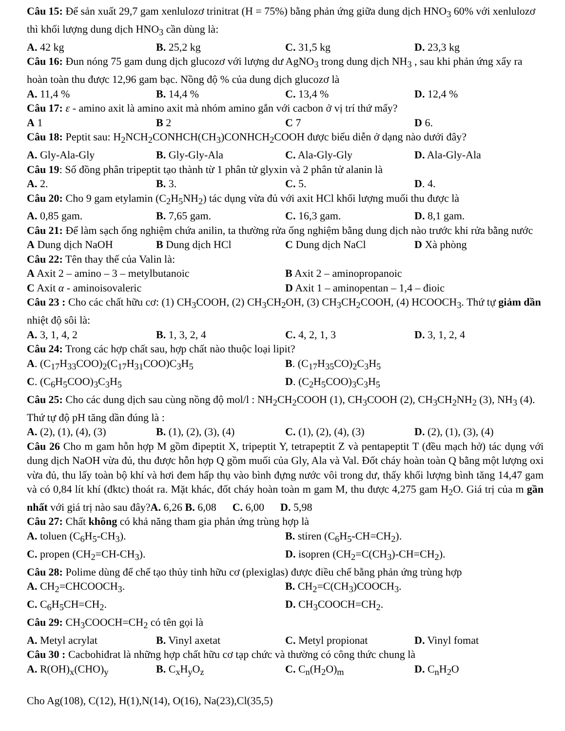Câu 15: Để sản xuất 29,7 gam xenlulozơ trinitrat (H = 75%) bằng phản ứng giữa dung dịch HNO<sub>3</sub> 60% với xenlulozơ thì khối lượng dung dịch HNO<sub>3</sub> cần dùng là:
A. 42 kg B. 25,2 kg C. 31,5 kg D. 23,3 kg
Câu 16: Đun nóng 75 gam dung dịch glucozơ với lượng dư AgNO<sub>3</sub> trong dung dịch NH<sub>3</sub> , sau khi phản ứng xẩy ra hoàn toàn thu được 12,96 gam bạc. Nồng độ % của dung dịch glucozơ là
A. 11,4 % B. 14,4 % C. 13,4 % D. 12,4 %
Câu 17: ε - amino axit là amino axit mà nhóm amino gắn với cacbon ở vị trí thứ mấy?
A 1 B 2 C 7 D 6.
Câu 18: Peptit sau: H<sub>2</sub>NCH<sub>2</sub>CONHCH(CH<sub>3</sub>)CONHCH<sub>2</sub>COOH được biểu diễn ở dạng nào dưới đây?
A. Gly-Ala-Gly B. Gly-Gly-Ala C. Ala-Gly-Gly D. Ala-Gly-Ala
Câu 19: Số đồng phân tripeptit tạo thành từ 1 phân tử glyxin và 2 phân tử alanin là
A. 2. B. 3. C. 5. D. 4.
Câu 20: Cho 9 gam etylamin (C<sub>2</sub>H<sub>5</sub>NH<sub>2</sub>) tác dụng vừa đủ với axit HCl khối lượng muối thu được là
A. 0,85 gam. B. 7,65 gam. C. 16,3 gam. D. 8,1 gam.
Câu 21: Để làm sạch ống nghiệm chứa anilin, ta thường rửa ống nghiệm bằng dung dịch nào trước khi rửa bằng nước
A Dung dịch NaOH B Dung dịch HCl C Dung dịch NaCl D Xà phòng
Câu 22: Tên thay thế của Valin là:
A Axit 2 – amino – 3 – metylbutanoic B Axit 2 – aminopropanoic
C Axit α - aminoisovaleric D Axit 1 – aminopentan – 1,4 – đioic
Câu 23 : Cho các chất hữu cơ: (1) CH<sub>3</sub>COOH, (2) CH<sub>3</sub>CH<sub>2</sub>OH, (3) CH<sub>3</sub>CH<sub>2</sub>COOH, (4) HCOOCH<sub>3</sub>. Thứ tự giảm dần nhiệt độ sôi là:
A. 3, 1, 4, 2 B. 1, 3, 2, 4 C. 4, 2, 1, 3 D. 3, 1, 2, 4
Câu 24: Trong các hợp chất sau, hợp chất nào thuộc loại lipit?
A. (C<sub>17</sub>H<sub>33</sub>COO)<sub>2</sub>(C<sub>17</sub>H<sub>31</sub>COO)C<sub>3</sub>H<sub>5</sub> B. (C<sub>17</sub>H<sub>35</sub>CO)<sub>2</sub>C<sub>3</sub>H<sub>5</sub>
C. (C<sub>6</sub>H<sub>5</sub>COO)<sub>3</sub>C<sub>3</sub>H<sub>5</sub> D. (C<sub>2</sub>H<sub>5</sub>COO)<sub>3</sub>C<sub>3</sub>H<sub>5</sub>
Câu 25: Cho các dung dịch sau cùng nồng độ mol/l : NH<sub>2</sub>CH<sub>2</sub>COOH (1), CH<sub>3</sub>COOH (2), CH<sub>3</sub>CH<sub>2</sub>NH<sub>2</sub> (3), NH<sub>3</sub> (4). Thứ tự độ pH tăng dần đúng là :
A. (2), (1), (4), (3) B. (1), (2), (3), (4) C. (1), (2), (4), (3) D. (2), (1), (3), (4)
Câu 26 Cho m gam hỗn hợp M gồm đipeptit X, tripeptit Y, tetrapeptit Z và pentapeptit T (đều mạch hở) tác dụng với dung dịch NaOH vừa đủ, thu được hỗn hợp Q gồm muối của Gly, Ala và Val. Đốt cháy hoàn toàn Q bằng một lượng oxi vừa đủ, thu lấy toàn bộ khí và hơi đem hấp thụ vào bình đựng nước vôi trong dư, thấy khối lượng bình tăng 14,47 gam và có 0,84 lít khí (đktc) thoát ra. Mặt khác, đốt cháy hoàn toàn m gam M, thu được 4,275 gam H<sub>2</sub>O. Giá trị của m gần nhất với giá trị nào sau đây?A. 6,26 B. 6,08 C. 6,00 D. 5,98
Câu 27: Chất không có khả năng tham gia phản ứng trùng hợp là
A. toluen (C<sub>6</sub>H<sub>5</sub>-CH<sub>3</sub>). B. stiren (C<sub>6</sub>H<sub>5</sub>-CH=CH<sub>2</sub>).
C. propen (CH<sub>2</sub>=CH-CH<sub>3</sub>). D. isopren (CH<sub>2</sub>=C(CH<sub>3</sub>)-CH=CH<sub>2</sub>).
Câu 28: Polime dùng để chế tạo thủy tinh hữu cơ (plexiglas) được điều chế bằng phản ứng trùng hợp
A. CH<sub>2</sub>=CHCOOCH<sub>3</sub>. B. CH<sub>2</sub>=C(CH<sub>3</sub>)COOCH<sub>3</sub>.
C. C<sub>6</sub>H<sub>5</sub>CH=CH<sub>2</sub>. D. CH<sub>3</sub>COOCH=CH<sub>2</sub>.
Câu 29: CH<sub>3</sub>COOCH=CH<sub>2</sub> có tên gọi là
A. Metyl acrylat B. Vinyl axetat C. Metyl propionat D. Vinyl fomat
Câu 30 : Cacbohiđrat là những hợp chất hữu cơ tạp chức và thường có công thức chung là
A. R(OH)<sub>x</sub>(CHO)<sub>y</sub> B. C<sub>x</sub>H<sub>y</sub>O<sub>z</sub> C. C<sub>n</sub>(H<sub>2</sub>O)<sub>m</sub> D. C<sub>n</sub>H<sub>2</sub>O
Cho Ag(108), C(12), H(1),N(14), O(16), Na(23),Cl(35,5)